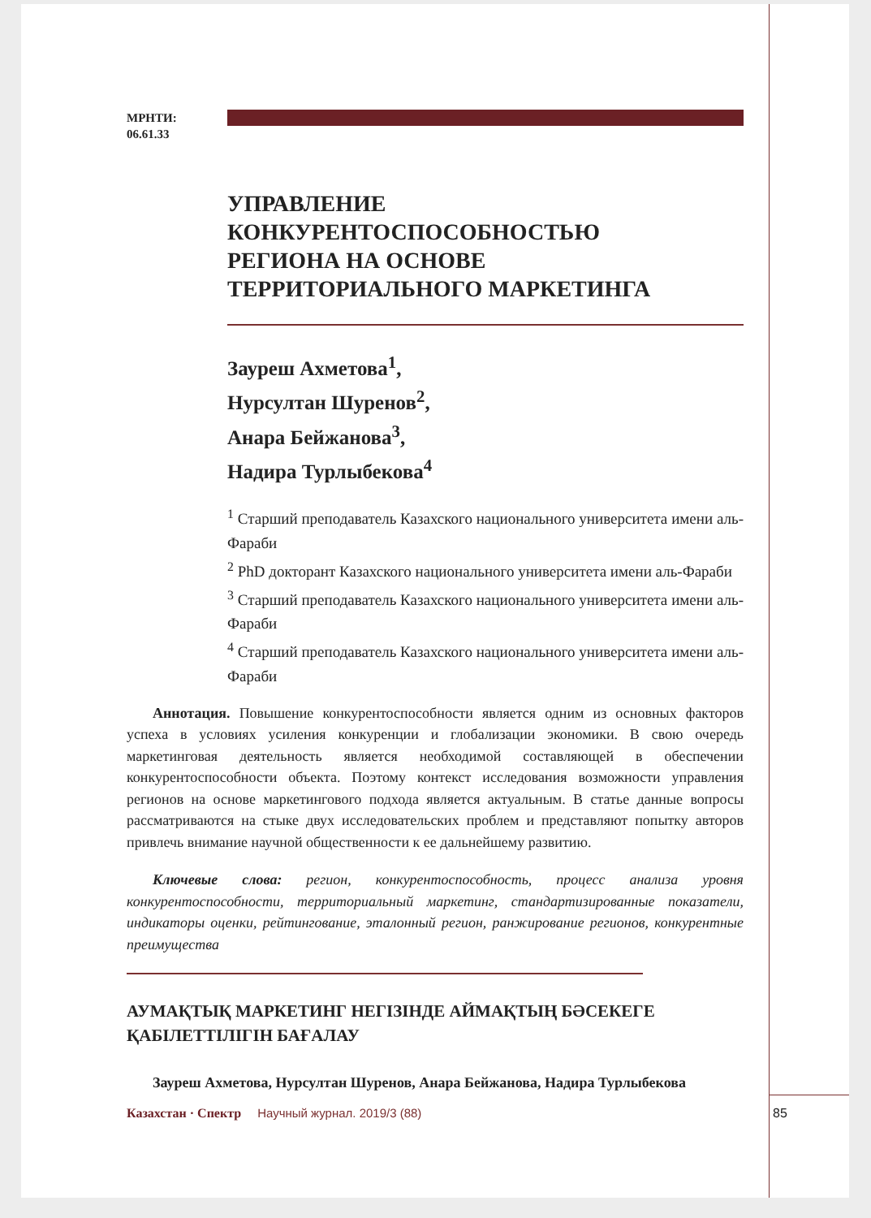МРНТИ:
06.61.33
УПРАВЛЕНИЕ
КОНКУРЕНТОСПОСОБНОСТЬЮ
РЕГИОНА НА ОСНОВЕ
ТЕРРИТОРИАЛЬНОГО МАРКЕТИНГА
Зауреш Ахметова<sup>1</sup>,
Нурсултан Шуренов<sup>2</sup>,
Анара Бейжанова<sup>3</sup>,
Надира Турлыбекова<sup>4</sup>
<sup>1</sup> Старший преподаватель Казахского национального университета имени аль-Фараби
<sup>2</sup> PhD докторант Казахского национального университета имени аль-Фараби
<sup>3</sup> Старший преподаватель Казахского национального университета имени аль-Фараби
<sup>4</sup> Старший преподаватель Казахского национального университета имени аль-Фараби
Аннотация. Повышение конкурентоспособности является одним из основных факторов успеха в условиях усиления конкуренции и глобализации экономики. В свою очередь маркетинговая деятельность является необходимой составляющей в обеспечении конкурентоспособности объекта. Поэтому контекст исследования возможности управления регионов на основе маркетингового подхода является актуальным. В статье данные вопросы рассматриваются на стыке двух исследовательских проблем и представляют попытку авторов привлечь внимание научной общественности к ее дальнейшему развитию.
Ключевые слова: регион, конкурентоспособность, процесс анализа уровня конкурентоспособности, территориальный маркетинг, стандартизированные показатели, индикаторы оценки, рейтингование, эталонный регион, ранжирование регионов, конкурентные преимущества
АУМАҚТЫҚ МАРКЕТИНГ НЕГІЗІНДЕ АЙМАҚТЫҢ БӘСЕКЕГЕ ҚАБІЛЕТТІЛІГІН БАҒАЛАУ
Зауреш Ахметова, Нурсултан Шуренов, Анара Бейжанова, Надира Турлыбекова
Казахстан · Спектр Научный журнал. 2019/3 (88)
85